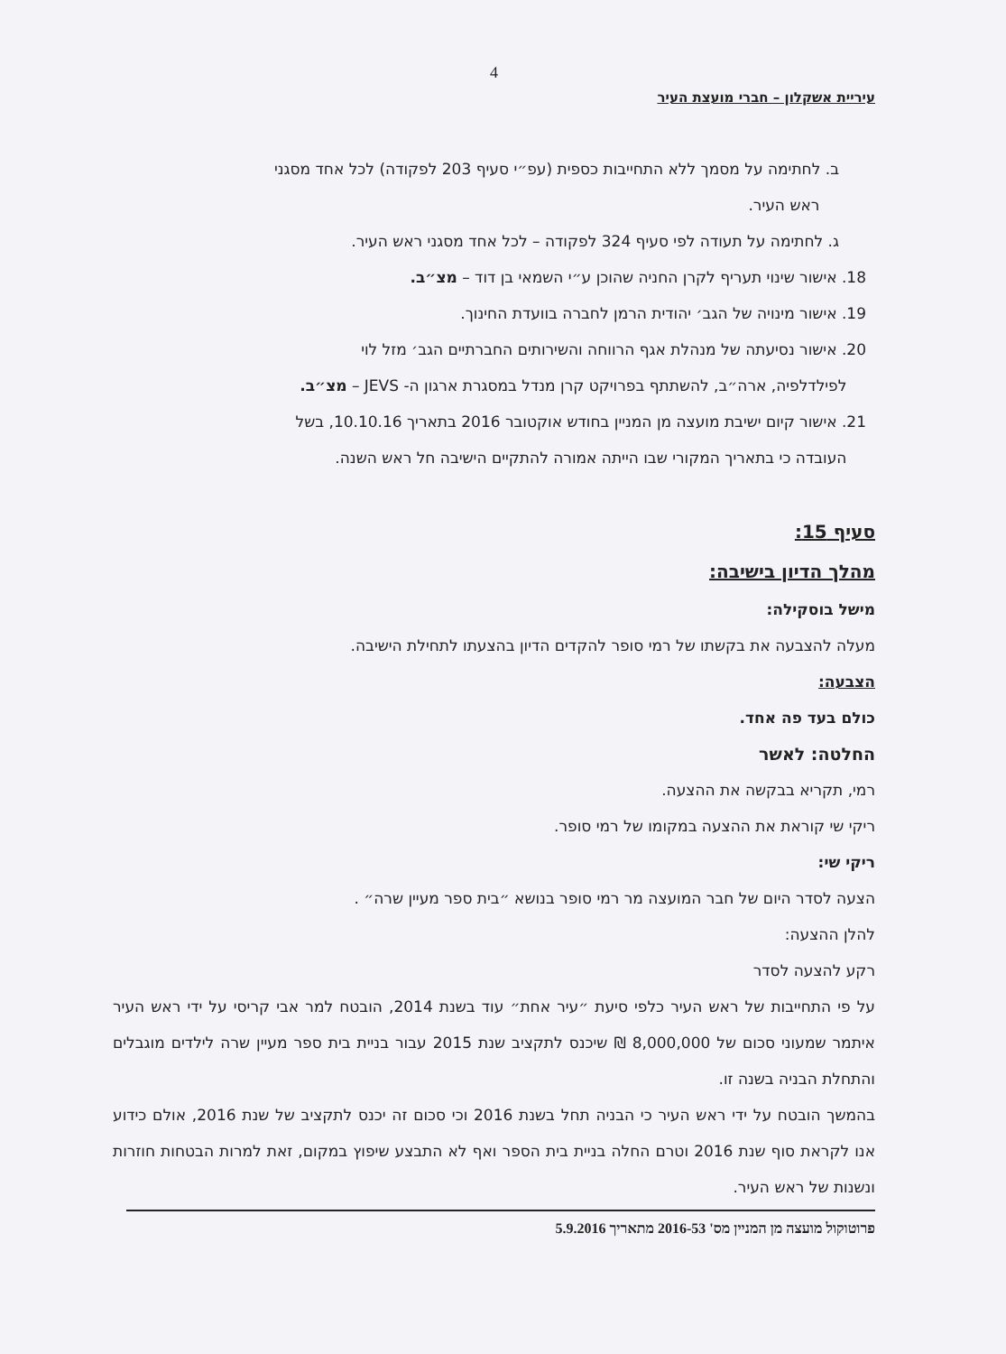4
עיריית אשקלון – חברי מועצת העיר
ב. לחתימה על מסמך ללא התחייבות כספית (עפ״י סעיף 203 לפקודה) לכל אחד מסגני
ראש העיר.
ג. לחתימה על תעודה לפי סעיף 324 לפקודה – לכל אחד מסגני ראש העיר.
18. אישור שינוי תעריף לקרן החניה שהוכן ע״י השמאי בן דוד – מצ״ב.
19. אישור מינויה של הגב׳ יהודית הרמן לחברה בוועדת החינוך.
20. אישור נסיעתה של מנהלת אגף הרווחה והשירותים החברתיים הגב׳ מזל לוי
לפילדלפיה, ארה״ב, להשתתף בפרויקט קרן מנדל במסגרת ארגון ה- JEVS – מצ״ב.
21. אישור קיום ישיבת מועצה מן המניין בחודש אוקטובר 2016 בתאריך 10.10.16, בשל
העובדה כי בתאריך המקורי שבו הייתה אמורה להתקיים הישיבה חל ראש השנה.
סעיף 15:
מהלך הדיון בישיבה:
מישל בוסקילה:
מעלה להצבעה את בקשתו של רמי סופר להקדים הדיון בהצעתו לתחילת הישיבה.
הצבעה:
כולם בעד פה אחד.
החלטה: לאשר
רמי, תקריא בבקשה את ההצעה.
ריקי שי קוראת את ההצעה במקומו של רמי סופר.
ריקי שי:
הצעה לסדר היום של חבר המועצה מר רמי סופר בנושא ״בית ספר מעיין שרה״ .
להלן ההצעה:
רקע להצעה לסדר
על פי התחייבות של ראש העיר כלפי סיעת ״עיר אחת״ עוד בשנת 2014, הובטח למר אבי קריסי על ידי ראש העיר איתמר שמעוני סכום של 8,000,000 ₪ שיכנס לתקציב שנת 2015 עבור בניית בית ספר מעיין שרה לילדים מוגבלים והתחלת הבניה בשנה זו.
בהמשך הובטח על ידי ראש העיר כי הבניה תחל בשנת 2016 וכי סכום זה יכנס לתקציב של שנת 2016, אולם כידוע אנו לקראת סוף שנת 2016 וטרם החלה בניית בית הספר ואף לא התבצע שיפוץ במקום, זאת למרות הבטחות חוזרות ונשנות של ראש העיר.
פרוטוקול מועצה מן המניין מס' 2016-53 מתאריך 5.9.2016